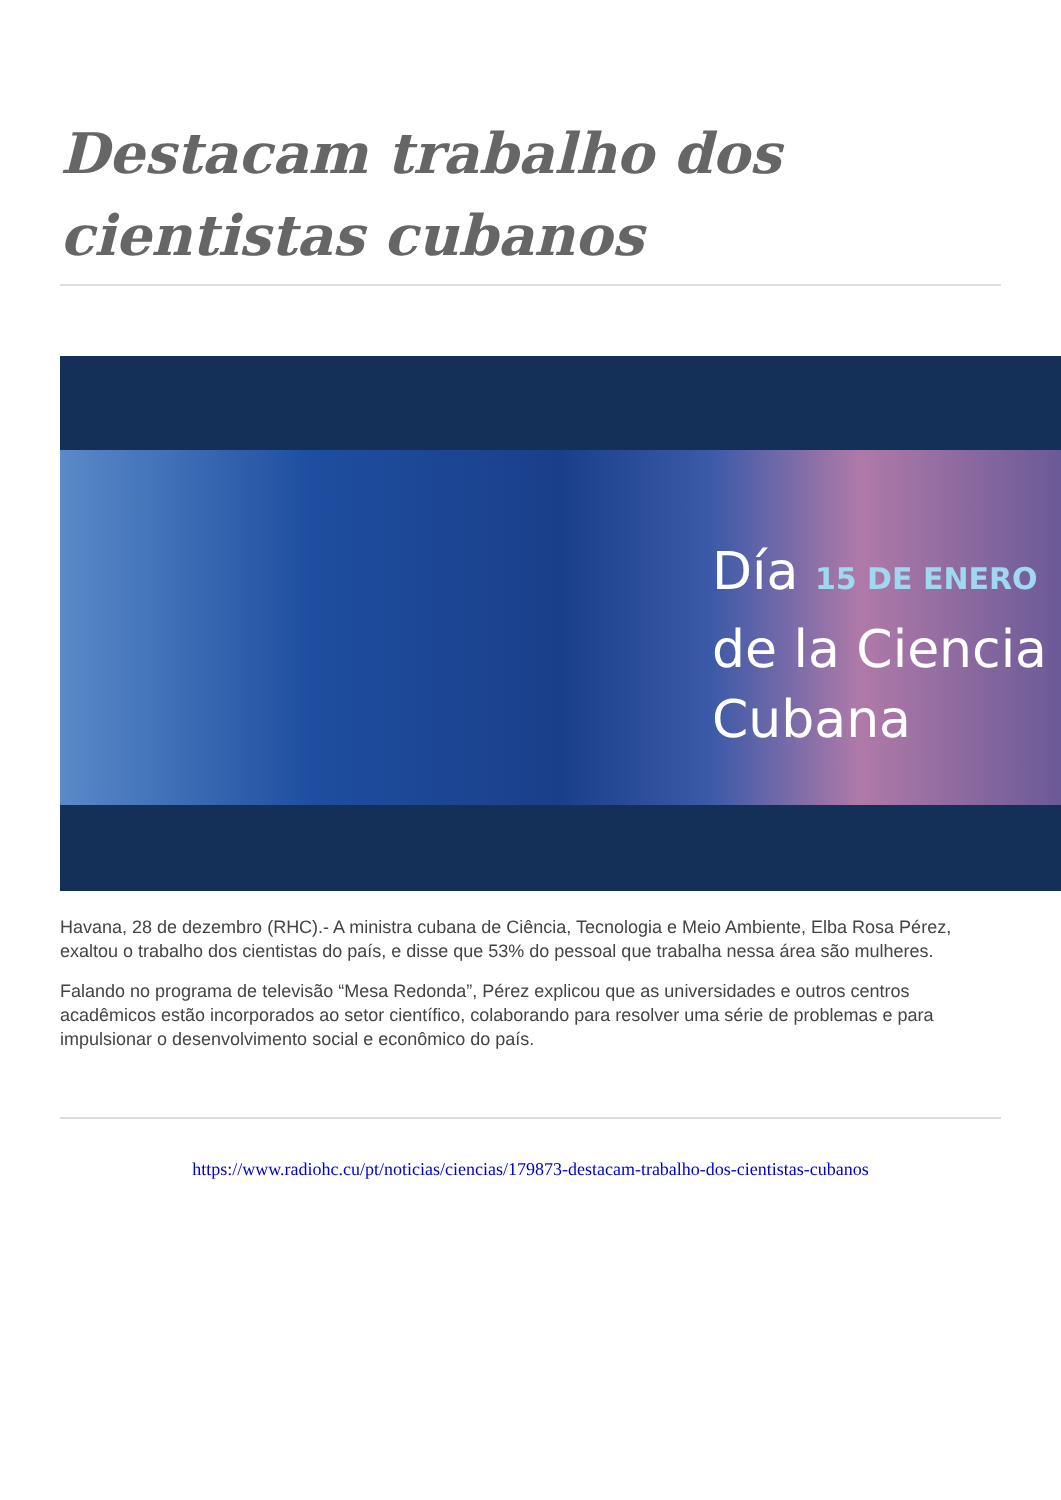Destacam trabalho dos cientistas cubanos
Día 15 DE ENERO
de la Ciencia
Cubana
Havana, 28 de dezembro (RHC).- A ministra cubana de Ciência, Tecnologia e Meio Ambiente, Elba Rosa Pérez, exaltou o trabalho dos cientistas do país, e disse que 53% do pessoal que trabalha nessa área são mulheres.
Falando no programa de televisão “Mesa Redonda”, Pérez explicou que as universidades e outros centros acadêmicos estão incorporados ao setor científico, colaborando para resolver uma série de problemas e para impulsionar o desenvolvimento social e econômico do país.
https://www.radiohc.cu/pt/noticias/ciencias/179873-destacam-trabalho-dos-cientistas-cubanos